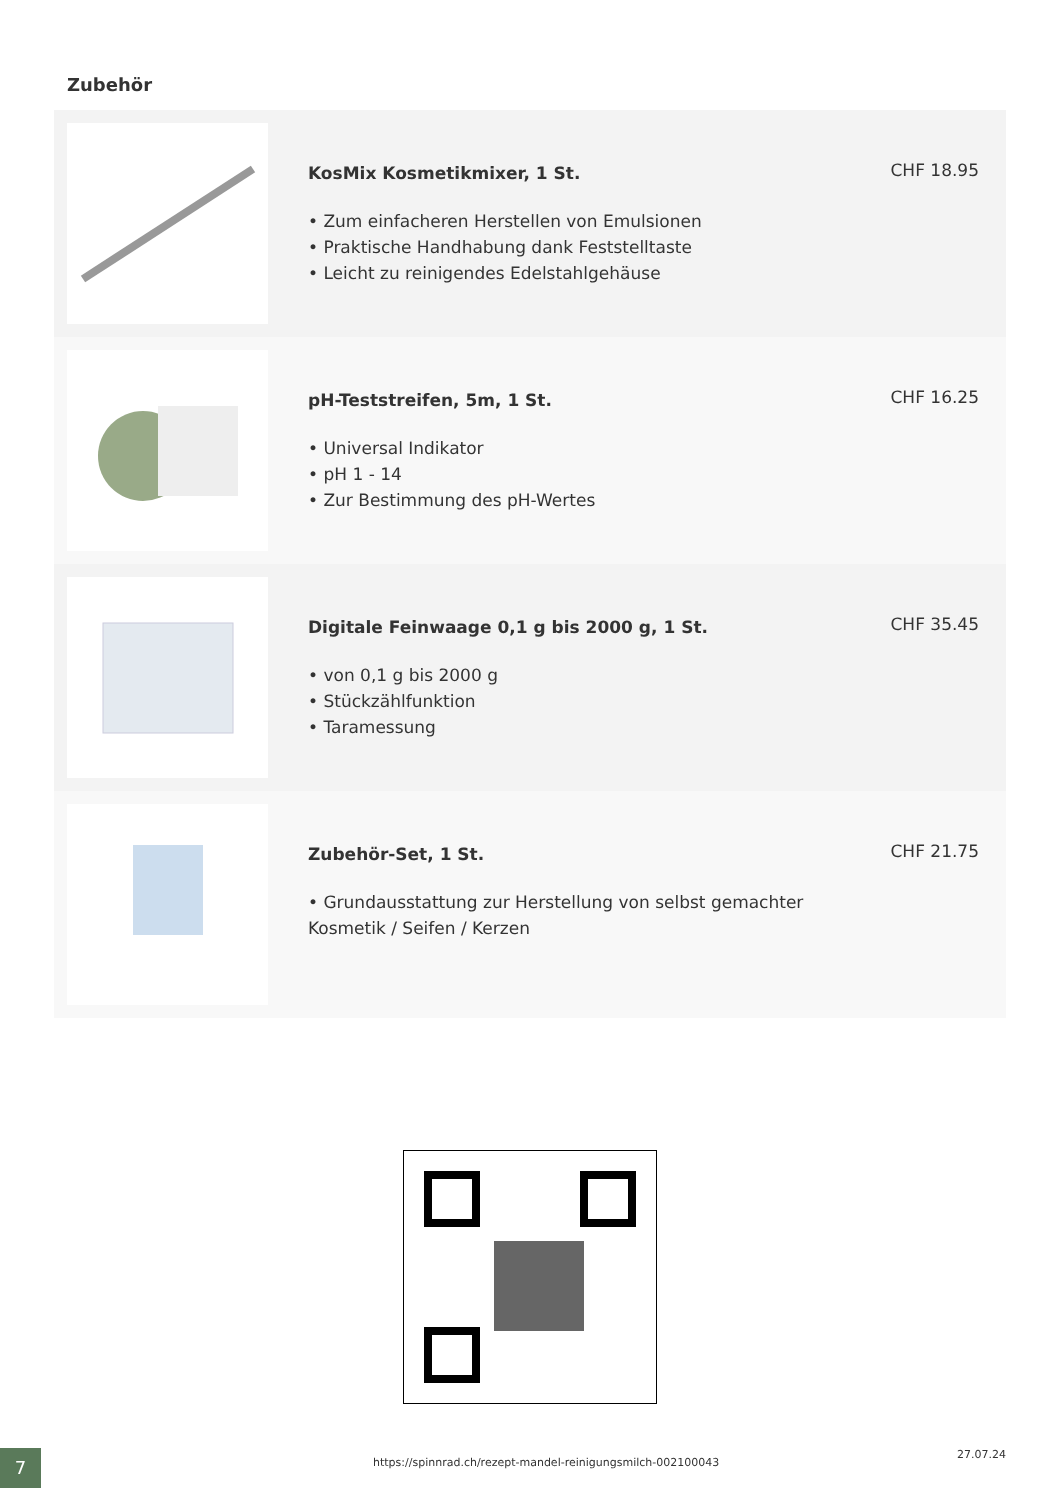Zubehör
KosMix Kosmetikmixer, 1 St.
• Zum einfacheren Herstellen von Emulsionen
• Praktische Handhabung dank Feststelltaste
• Leicht zu reinigendes Edelstahlgehäuse
CHF 18.95
pH-Teststreifen, 5m, 1 St.
• Universal Indikator
• pH 1 - 14
• Zur Bestimmung des pH-Wertes
CHF 16.25
Digitale Feinwaage 0,1 g bis 2000 g, 1 St.
• von 0,1 g bis 2000 g
• Stückzählfunktion
• Taramessung
CHF 35.45
Zubehör-Set, 1 St.
• Grundausstattung zur Herstellung von selbst gemachter Kosmetik / Seifen / Kerzen
CHF 21.75
7
https://spinnrad.ch/rezept-mandel-reinigungsmilch-002100043
27.07.24